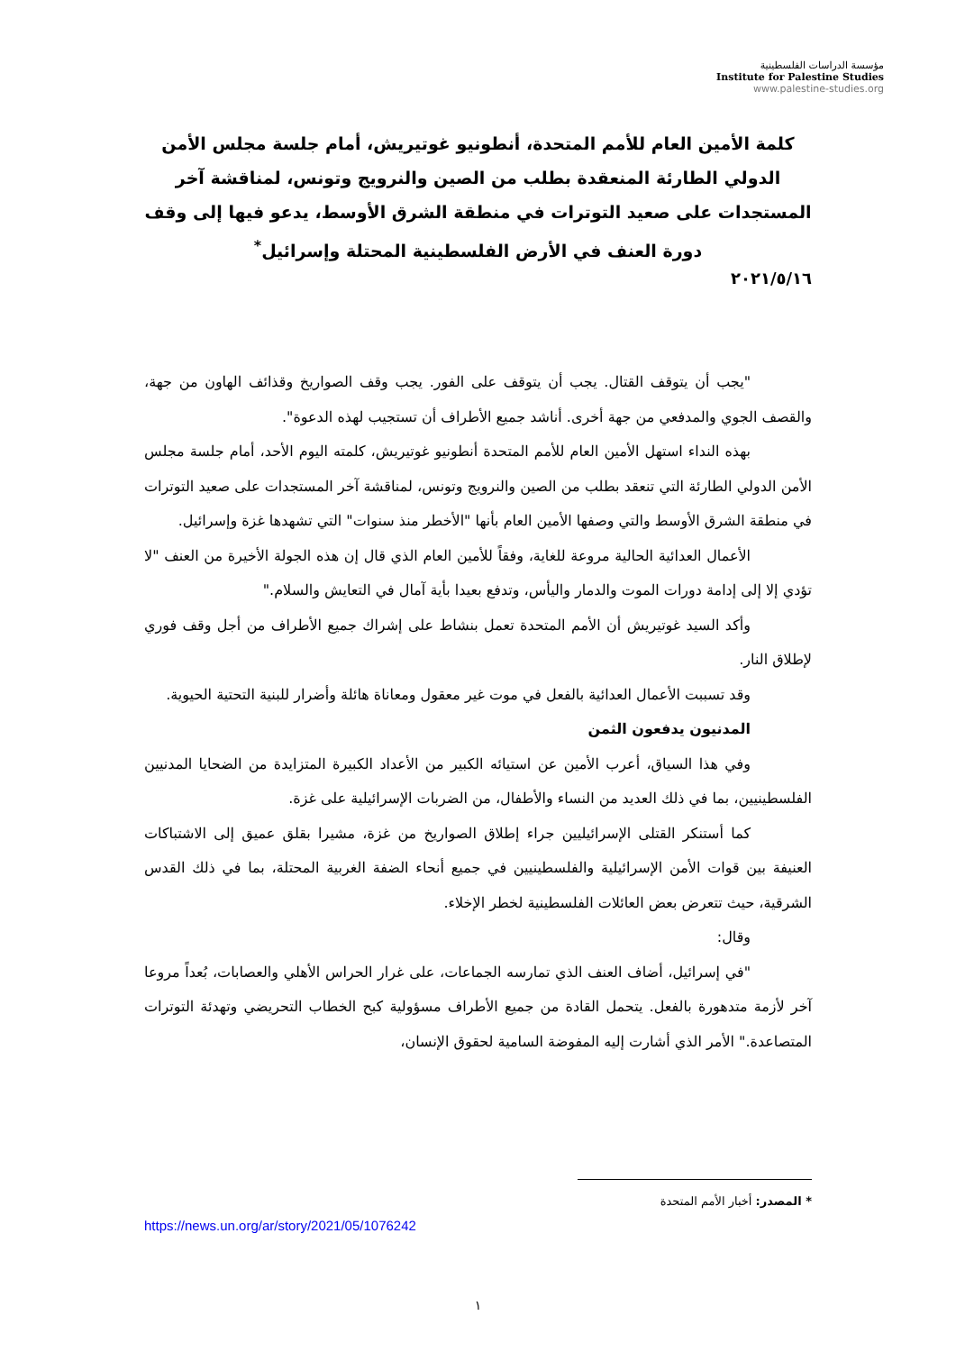مؤسسة الدراسات الفلسطينية
Institute for Palestine Studies
www.palestine-studies.org
كلمة الأمين العام للأمم المتحدة، أنطونيو غوتيريش، أمام جلسة مجلس الأمن الدولي الطارئة المنعقدة بطلب من الصين والنرويج وتونس، لمناقشة آخر المستجدات على صعيد التوترات في منطقة الشرق الأوسط، يدعو فيها إلى وقف دورة العنف في الأرض الفلسطينية المحتلة وإسرائيل<sup>*</sup>
٢٠٢١/٥/١٦
"يجب أن يتوقف القتال. يجب أن يتوقف على الفور. يجب وقف الصواريخ وقذائف الهاون من جهة، والقصف الجوي والمدفعي من جهة أخرى. أناشد جميع الأطراف أن تستجيب لهذه الدعوة".
بهذه النداء استهل الأمين العام للأمم المتحدة أنطونيو غوتيريش، كلمته اليوم الأحد، أمام جلسة مجلس الأمن الدولي الطارئة التي تنعقد بطلب من الصين والنرويج وتونس، لمناقشة آخر المستجدات على صعيد التوترات في منطقة الشرق الأوسط والتي وصفها الأمين العام بأنها "الأخطر منذ سنوات" التي تشهدها غزة وإسرائيل.
الأعمال العدائية الحالية مروعة للغاية، وفقاً للأمين العام الذي قال إن هذه الجولة الأخيرة من العنف "لا تؤدي إلا إلى إدامة دورات الموت والدمار واليأس، وتدفع بعيدا بأية آمال في التعايش والسلام."
وأكد السيد غوتيريش أن الأمم المتحدة تعمل بنشاط على إشراك جميع الأطراف من أجل وقف فوري لإطلاق النار.
وقد تسببت الأعمال العدائية بالفعل في موت غير معقول ومعاناة هائلة وأضرار للبنية التحتية الحيوية.
المدنيون يدفعون الثمن
وفي هذا السياق، أعرب الأمين عن استيائه الكبير من الأعداد الكبيرة المتزايدة من الضحايا المدنيين الفلسطينيين، بما في ذلك العديد من النساء والأطفال، من الضربات الإسرائيلية على غزة.
كما أستنكر القتلى الإسرائيليين جراء إطلاق الصواريخ من غزة، مشيرا بقلق عميق إلى الاشتباكات العنيفة بين قوات الأمن الإسرائيلية والفلسطينيين في جميع أنحاء الضفة الغربية المحتلة، بما في ذلك القدس الشرقية، حيث تتعرض بعض العائلات الفلسطينية لخطر الإخلاء.
وقال:
"في إسرائيل، أضاف العنف الذي تمارسه الجماعات، على غرار الحراس الأهلي والعصابات، بُعداً مروعا آخر لأزمة متدهورة بالفعل. يتحمل القادة من جميع الأطراف مسؤولية كبح الخطاب التحريضي وتهدئة التوترات المتصاعدة." الأمر الذي أشارت إليه المفوضة السامية لحقوق الإنسان،
* المصدر: أخبار الأمم المتحدة
https://news.un.org/ar/story/2021/05/1076242
١